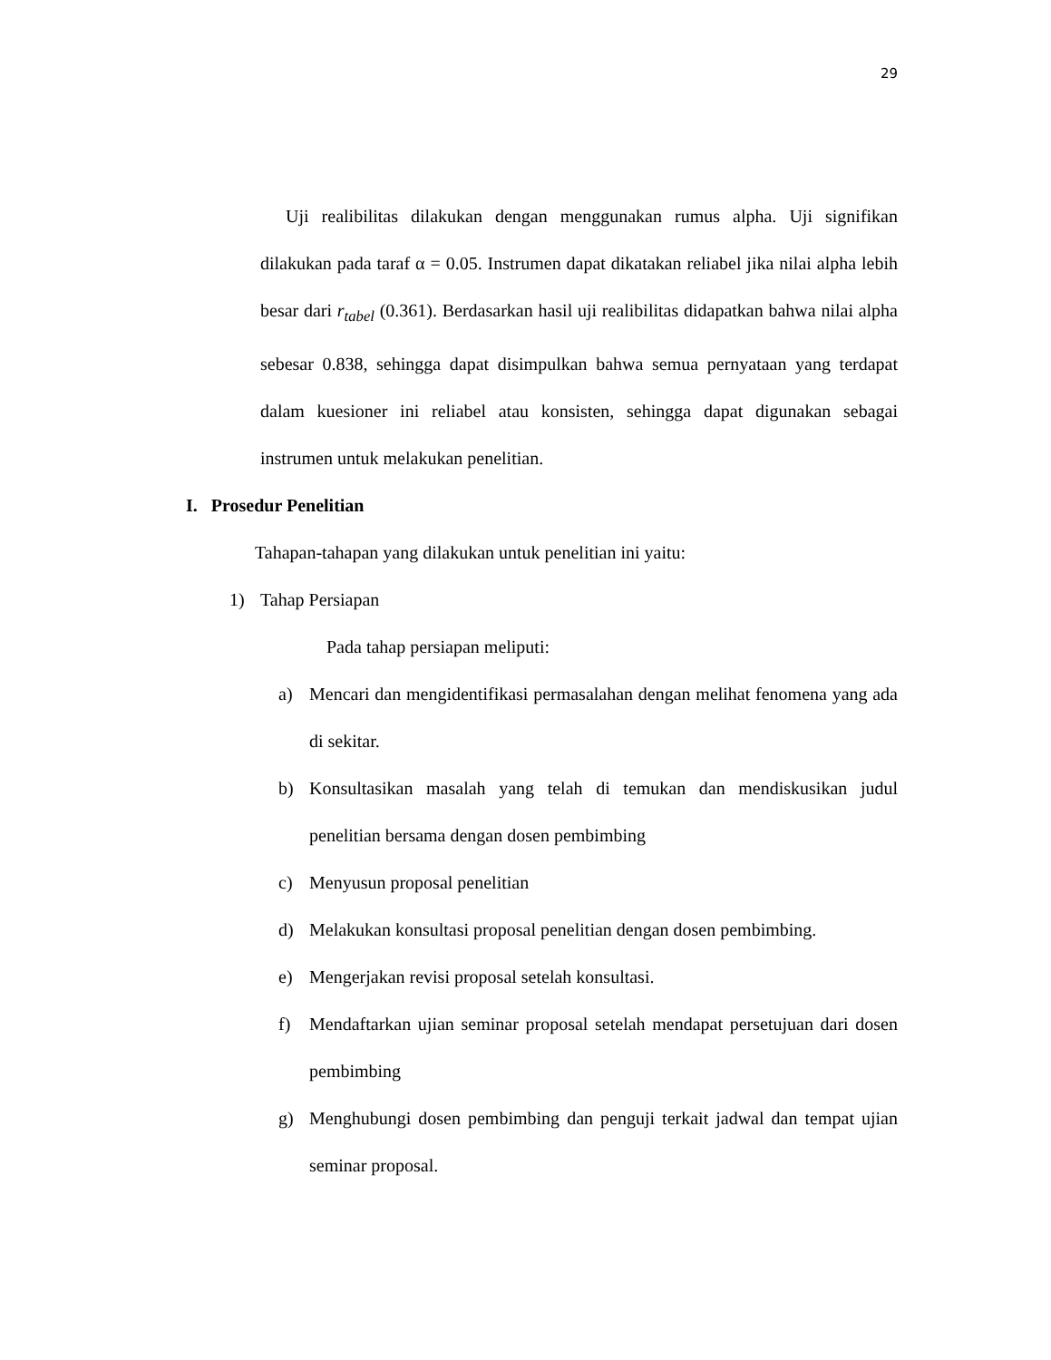29
Uji realibilitas dilakukan dengan menggunakan rumus alpha. Uji signifikan dilakukan pada taraf α = 0.05. Instrumen dapat dikatakan reliabel jika nilai alpha lebih besar dari r<sub>tabel</sub> (0.361). Berdasarkan hasil uji realibilitas didapatkan bahwa nilai alpha sebesar 0.838, sehingga dapat disimpulkan bahwa semua pernyataan yang terdapat dalam kuesioner ini reliabel atau konsisten, sehingga dapat digunakan sebagai instrumen untuk melakukan penelitian.
I. Prosedur Penelitian
Tahapan-tahapan yang dilakukan untuk penelitian ini yaitu:
1) Tahap Persiapan
Pada tahap persiapan meliputi:
a) Mencari dan mengidentifikasi permasalahan dengan melihat fenomena yang ada di sekitar.
b) Konsultasikan masalah yang telah di temukan dan mendiskusikan judul penelitian bersama dengan dosen pembimbing
c) Menyusun proposal penelitian
d) Melakukan konsultasi proposal penelitian dengan dosen pembimbing.
e) Mengerjakan revisi proposal setelah konsultasi.
f) Mendaftarkan ujian seminar proposal setelah mendapat persetujuan dari dosen pembimbing
g) Menghubungi dosen pembimbing dan penguji terkait jadwal dan tempat ujian seminar proposal.